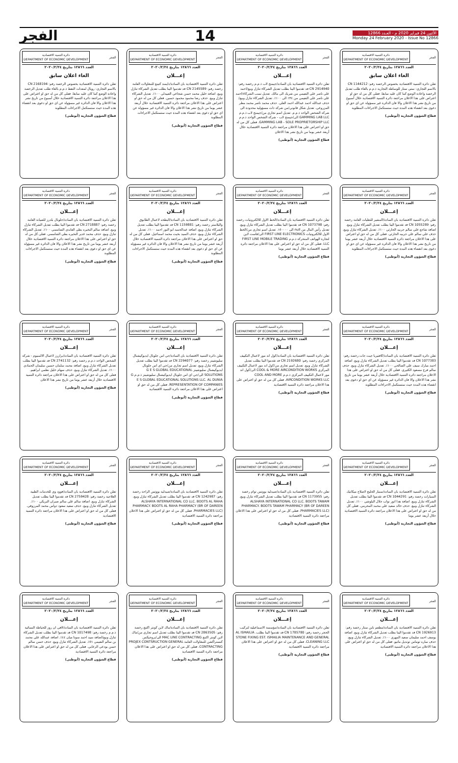الفجر 14
الأثنين 24 فبراير 2020 م - العـدد 12866
Monday 24 February 2020 - Issue No 12866
الفجر دائرة التنمية الاقتصادية
DEPARTMENT OF ECONOMIC DEVELOPMENT
العدد ١٢٨٦٦ بتاريخ ٢٠٢٠/٢/٢٤
الغاء اعلان سابق
تعلن دائرة التنمية الاقتصادية بخصوص الرخصة رقم: CN 1144212 بالاسم التجاري: ستي ستار للوساطة التجارية ذ.م.م بالغاء طلب تعديل الرخصة واعادة الوضع كما كان عليه سابقا. فعلى كل من له حق او اعتراض على هذا الاعلان مراجعة دائرة التنمية الاقتصادية خلال أسبوع من تاريخ نشر هذا الاعلان والا فان الدائرة غير مسؤولة عن اي حق او دعوى بعد انقضاء هذه المدة حيث ستستكمل الاجراءات المطلوبة
قطاع الشؤون التجارية (أبوظبي)
الفجر دائرة التنمية الاقتصادية
DEPARTMENT OF ECONOMIC DEVELOPMENT
العدد ١٢٨٦٦ بتاريخ ٢٠٢٠/٢/٢٤
إعـــلان
تعلن دائرة التنمية الاقتصادية بان السادة/جيمنج لاب ذ.م.م رخصة رقم: CN 2914940 قد تقدموا الينا بطلب تعديل الشركاء تنازل وبيع/احمد علي ناصر علي النعيمي من شريك الى مالك. تعديل نسب الشركاء/احمد علي ناصر علي النعيمي من ٣٤٪ الى ١٠٠٪. تعديل الشركاء تنازل وبيع/حذف عبدالله احمد عبدالله احمد العلي. حذف محمد ناصر محمد مطر المزروعي. تعديل شكل قانوني/من شركة ذات مسؤولية محدودة الى شركة الشخص الواحد ذ.م.م. تعديل اسم تجاري من/جيمنج لاب ذ.م.م GAMMING LAB LLC الى/جيمنج لاب - شركة الشخص الواحد ذ.م.م GAMMING LAB - SOLE PROPRIETORSHIP LLC. فعلى كل من له حق او اعتراض على هذا الاعلان مراجعة دائرة التنمية الاقتصادية خلال أربعة عشر يوما من تاريخ نشر هذا الاعلان
قطاع الشؤون التجارية (أبوظبي)
الفجر دائرة التنمية الاقتصادية
DEPARTMENT OF ECONOMIC DEVELOPMENT
العدد ١٢٨٦٦ بتاريخ ٢٠٢٠/٢/٢٤
إعـــلان
تعلن دائرة التنمية الاقتصادية بان السادة/دايمند كتينغ للمقاولات العامة رخصة رقم: CN 2145589 قد تقدموا الينا بطلب تعديل الشركاء تنازل وبيع. اضافة خليل محمد حسن شجاعي العبيدلي ١٠٠٪. تعديل الشركاء تنازل وبيع. حذف رضا محمود محمود حسين. فعلى كل من له حق او اعتراض على هذا الاعلان مراجعة دائرة التنمية الاقتصادية خلال أربعة عشر يوما من تاريخ نشر هذا الاعلان والا فان الدائرة غير مسؤولة عن اي حق او دعوى بعد انقضاء هذه المدة حيث ستستكمل الاجراءات المطلوبة
قطاع الشؤون التجارية (أبوظبي)
الفجر دائرة التنمية الاقتصادية
DEPARTMENT OF ECONOMIC DEVELOPMENT
العدد ١٢٨٦٦ بتاريخ ٢٠٢٠/٢/٢٤
الغاء اعلان سابق
تعلن دائرة التنمية الاقتصادية بخصوص الرخصة رقم: CN 2168194 بالاسم التجاري: رويال لمعدات النفط ذ.م.م بالغاء طلب تعديل الرخصة واعادة الوضع كما كان عليه سابقا. فعلى كل من له حق او اعتراض على هذا الاعلان مراجعة دائرة التنمية الاقتصادية خلال أسبوع من تاريخ نشر هذا الاعلان والا فان الدائرة غير مسؤولة عن اي حق او دعوى بعد انقضاء هذه المدة حيث ستستكمل الاجراءات المطلوبة
قطاع الشؤون التجارية (أبوظبي)
الفجر دائرة التنمية الاقتصادية
DEPARTMENT OF ECONOMIC DEVELOPMENT
العدد ١٢٨٦٦ بتاريخ ٢٠٢٠/٢/٢٤
إعـــلان
تعلن دائرة التنمية الاقتصادية بان السادة/المشير للنقليات العامة رخصة رقم: CN 1055289 قد تقدموا الينا بطلب تعديل الشركاء تنازل وبيع. اضافة شاجع علي سالم جربيه الحارثي ١٠٠٪. تعديل الشركاء تنازل وبيع. حذف علي سالم علي جربيه الحارثي. فعلى كل من له حق او اعتراض على هذا الاعلان مراجعة دائرة التنمية الاقتصادية خلال أربعة عشر يوما من تاريخ نشر هذا الاعلان والا فان الدائرة غير مسؤولة عن اي حق او دعوى بعد انقضاء هذه المدة حيث ستستكمل الاجراءات المطلوبة
قطاع الشؤون التجارية (أبوظبي)
الفجر دائرة التنمية الاقتصادية
DEPARTMENT OF ECONOMIC DEVELOPMENT
العدد ١٢٨٦٦ بتاريخ ٢٠٢٠/٢/٢٤
إعـــلان
تعلن دائرة التنمية الاقتصادية بان السادة/الخط الاول للالكترونيات رخصة رقم: CN 1073798 قد تقدموا الينا بطلب تعديل الشركاء تنازل وبيع. تعديل رأس المال من null الى ١٥٠٠٠٠. تعديل اسم تجاري من/الخط الاول للالكترونيات FIRST LINE ELECTRONICS الى/فاست لاين لتجارة الهواتف المتحركة ذ.م.م FIRST LINE MOBILE TRADING LLC. فعلى كل من له حق او اعتراض على هذا الاعلان مراجعة دائرة التنمية الاقتصادية خلال أربعة عشر يوما
قطاع الشؤون التجارية (أبوظبي)
الفجر دائرة التنمية الاقتصادية
DEPARTMENT OF ECONOMIC DEVELOPMENT
العدد ١٢٨٦٦ بتاريخ ٢٠٢٠/٢/٢٤
إعـــلان
تعلن دائرة التنمية الاقتصادية بان السادة/البطحه لاعمال الطابوق والبلاستر رخصة رقم: CN 1159881 قد تقدموا الينا بطلب تعديل الشركاء تنازل وبيع. اضافة عبدالحميد ابو النور احمد ١٠٠٪. تعديل الشركاء تنازل وبيع. حذف السيد بخيت محمد اسماعيل. فعلى كل من له حق او اعتراض على هذا الاعلان مراجعة دائرة التنمية الاقتصادية خلال أربعة عشر يوما من تاريخ نشر هذا الاعلان والا فان الدائرة غير مسؤولة عن اي حق او دعوى بعد انقضاء هذه المدة حيث ستستكمل الاجراءات المطلوبة
قطاع الشؤون التجارية (أبوظبي)
الفجر دائرة التنمية الاقتصادية
DEPARTMENT OF ECONOMIC DEVELOPMENT
العدد ١٢٨٦٦ بتاريخ ٢٠٢٠/٢/٢٤
إعـــلان
تعلن دائرة التنمية الاقتصادية بان السادة/جلوبال بلدرز للصيانة العامة رخصة رقم: CN 2718887 قد تقدموا الينا بطلب تعديل الشركاء تنازل وبيع. اضافة سالم النخيره بطي العابدي الشامسي ١٠٠٪. تعديل الشركاء تنازل وبيع. حذف محمد غدير النخيره بطي الشامسي. فعلى كل من له حق او اعتراض على هذا الاعلان مراجعة دائرة التنمية الاقتصادية خلال أربعة عشر يوما من تاريخ نشر هذا الاعلان والا فان الدائرة غير مسؤولة عن اي حق او دعوى بعد انقضاء هذه المدة حيث ستستكمل الاجراءات المطلوبة
قطاع الشؤون التجارية (أبوظبي)
الفجر دائرة التنمية الاقتصادية
DEPARTMENT OF ECONOMIC DEVELOPMENT
العدد ١٢٨٦٦ بتاريخ ٢٠٢٠/٢/٢٤
إعـــلان
تعلن دائرة التنمية الاقتصادية بان السادة/كافتيريا جيت جات رخصة رقم: CN 1077383 قد تقدموا الينا بطلب تعديل الشركاء تنازل وبيع. اضافة احمد مبارك سيف علي الصالحي ١٠٠٪. تعديل الشركاء تنازل وبيع. حذف سالم فرج مسعود الكثيري. فعلى كل من له حق او اعتراض على هذا الاعلان مراجعة دائرة التنمية الاقتصادية خلال أربعة عشر يوما من تاريخ نشر هذا الاعلان والا فان الدائرة غير مسؤولة عن اي حق او دعوى بعد انقضاء هذه المدة حيث ستستكمل الاجراءات المطلوبة
قطاع الشؤون التجارية (أبوظبي)
الفجر دائرة التنمية الاقتصادية
DEPARTMENT OF ECONOMIC DEVELOPMENT
العدد ١٢٨٦٦ بتاريخ ٢٠٢٠/٢/٢٤
إعـــلان
تعلن دائرة التنمية الاقتصادية بان السادة/كول اند مور لاعمال التكييف المركزي رخصة رقم: CN 2192680 قد تقدموا الينا بطلب تعديل الشركاء تنازل وبيع. تعديل اسم تجاري من/كول اند مور لاعمال التكييف المركزي COOL & MORE AIRCONDITION WORKS الى/كول اند مور لاعمال التكييف المركزي ذ.م.م COOL AND MORE AIRCONDITION WORKS LLC. فعلى كل من له حق او اعتراض على هذا الاعلان مراجعة دائرة التنمية الاقتصادية
قطاع الشؤون التجارية (أبوظبي)
الفجر دائرة التنمية الاقتصادية
DEPARTMENT OF ECONOMIC DEVELOPMENT
العدد ١٢٨٦٦ بتاريخ ٢٠٢٠/٢/٢٤
إعـــلان
تعلن دائرة التنمية الاقتصادية بان السادة/جي اس جلوبال ايديوكيشنال سليوشينز رخصة رقم: CN 2294077 قد تقدموا الينا بطلب تعديل الشركاء تنازل وبيع. تعديل اسم تجاري من/جي اي اس جلوبال ايديوكيشنال سليوشينز G E S GLOBAL EDUCATIONAL SOLUTIONS الى/جي اي اس جلوبال ايديوكيشنال سليوشينز ذ.م.م G E S GLOBAL EDUCATIONAL SOLUTIONS LLC. AL DUNIA REPRESENTATION OF COMPANIES. فعلى كل من له حق او اعتراض على هذا الاعلان مراجعة دائرة التنمية الاقتصادية
قطاع الشؤون التجارية (أبوظبي)
الفجر دائرة التنمية الاقتصادية
DEPARTMENT OF ECONOMIC DEVELOPMENT
العدد ١٢٨٦٦ بتاريخ ٢٠٢٠/٢/٢٤
إعـــلان
تعلن دائرة التنمية الاقتصادية بان السادة/برازرز لاعمال الالمنيوم - شركة الشخص الواحد ذ.م.م رخصة رقم: CN 2741132 قد تقدموا الينا بطلب تعديل الشركاء تنازل وبيع. اضافة محمد سلمان حسين سليمان الحمادي ١٠٠٪. تعديل الشركاء تنازل وبيع. حذف سهام خليل نظمي ابراهيم. فعلى كل من له حق او اعتراض على هذا الاعلان مراجعة دائرة التنمية الاقتصادية خلال أربعة عشر يوما من تاريخ نشر هذا الاعلان
قطاع الشؤون التجارية (أبوظبي)
الفجر دائرة التنمية الاقتصادية
DEPARTMENT OF ECONOMIC DEVELOPMENT
العدد ١٢٨٦٦ بتاريخ ٢٠٢٠/٢/٢٤
إعـــلان
تعلن دائرة التنمية الاقتصادية بان السادة/سنبار الخليج لاصلاح ميكانيك السيارات رخصة رقم: CN 1044291 قد تقدموا الينا بطلب تعديل الشركاء تنازل وبيع. اضافة هدا انور نواب جلال البلوشي ١٠٠٪. تعديل الشركاء تنازل وبيع. حذف خالد سعيد علي محمد المحرمي. فعلى كل من له حق او اعتراض على هذا الاعلان مراجعة دائرة التنمية الاقتصادية خلال أربعة عشر يوما
قطاع الشؤون التجارية (أبوظبي)
الفجر دائرة التنمية الاقتصادية
DEPARTMENT OF ECONOMIC DEVELOPMENT
العدد ١٢٨٦٦ بتاريخ ٢٠٢٠/٢/٢٤
إعـــلان
تعلن دائرة التنمية الاقتصادية بان السادة/صيدلية بووتس توام رخصة رقم: CN 1173955 قد تقدموا الينا بطلب تعديل الشركاء تنازل وبيع. ALSHAYA INTERNATIONAL CO LLC. BOOTS TAWAM PHARMACY. BOOTS TAWAM PHARMACY (BR OF DAREEN PHARMACIES LLC). فعلى كل من له حق او اعتراض على هذا الاعلان مراجعة دائرة التنمية الاقتصادية
قطاع الشؤون التجارية (أبوظبي)
الفجر دائرة التنمية الاقتصادية
DEPARTMENT OF ECONOMIC DEVELOPMENT
العدد ١٢٨٦٦ بتاريخ ٢٠٢٠/٢/٢٤
إعـــلان
تعلن دائرة التنمية الاقتصادية بان السادة/صيدلية بووتس الراحة رخصة رقم: CN 1242987 قد تقدموا الينا بطلب تعديل الشركاء تنازل وبيع. ALSHAYA INTERNATIONAL CO LLC. BOOTS AL RAHA PHARMACY. BOOTS AL RAHA PHARMACY (BR OF DAREEN PHARMACIES LLC). فعلى كل من له حق او اعتراض على هذا الاعلان مراجعة دائرة التنمية الاقتصادية
قطاع الشؤون التجارية (أبوظبي)
الفجر دائرة التنمية الاقتصادية
DEPARTMENT OF ECONOMIC DEVELOPMENT
العدد ١٢٨٦٦ بتاريخ ٢٠٢٠/٢/٢٤
إعـــلان
تعلن دائرة التنمية الاقتصادية بان السادة/قوود وي للخدمات الطبية العلاجية رخصة رقم: CN 2759428 قد تقدموا الينا بطلب تعديل الشركاء تنازل وبيع. اضافة سالم علي سالم صبران البريكي ١٠٠٪. تعديل الشركاء تنازل وبيع. حذف سعيد سعود دواس محمد المرزوقي. فعلى كل من له حق او اعتراض على هذا الاعلان مراجعة دائرة التنمية الاقتصادية
قطاع الشؤون التجارية (أبوظبي)
الفجر دائرة التنمية الاقتصادية
DEPARTMENT OF ECONOMIC DEVELOPMENT
العدد ١٢٨٦٦ بتاريخ ٢٠٢٠/٢/٢٤
إعـــلان
تعلن دائرة التنمية الاقتصادية بان السادة/مطعم ناين ستار رخصة رقم: CN 1926913 قد تقدموا الينا بطلب تعديل الشركاء تنازل وبيع. اضافة يوسف احمد سليمان سعيد المهري ١٠٠٪. تعديل الشركاء تنازل وبيع. حذف ساره توماس تونديل ماتيو. فعلى كل من له حق او اعتراض على هذا الاعلان مراجعة دائرة التنمية الاقتصادية
قطاع الشؤون التجارية (أبوظبي)
الفجر دائرة التنمية الاقتصادية
DEPARTMENT OF ECONOMIC DEVELOPMENT
العدد ١٢٨٦٦ بتاريخ ٢٠٢٠/٢/٢٤
إعـــلان
تعلن دائرة التنمية الاقتصادية بان السادة/مؤسسة الاسماعيلية لتركيب الحجر رخصة رقم: CN 1785780 قد تقدموا الينا بطلب. AL ISMAILIA STONE FIXING EST. ISMAILIA MAINTENANCE AND GENERAL CLEANING LLC. فعلى كل من له حق او اعتراض على هذا الاعلان مراجعة دائرة التنمية الاقتصادية
قطاع الشؤون التجارية (أبوظبي)
الفجر دائرة التنمية الاقتصادية
DEPARTMENT OF ECONOMIC DEVELOPMENT
العدد ١٢٨٦٦ بتاريخ ٢٠٢٠/٢/٢٤
إعـــلان
تعلن دائرة التنمية الاقتصادية بان السادة/ماك لاين كونتر اكتنغ رخصة رقم: CN 2863505 قد تقدموا الينا بطلب تعديل اسم تجاري من/ماك لاين كونتر اكتنغ MAC LINE CONTRACTING الى/بروجيكس كنستراكشن للمقاولات العامة PROJEX CONTSRUCTION GENERAL CONTRACTING. فعلى كل من له حق او اعتراض على هذا الاعلان مراجعة دائرة التنمية الاقتصادية
قطاع الشؤون التجارية (أبوظبي)
الفجر دائرة التنمية الاقتصادية
DEPARTMENT OF ECONOMIC DEVELOPMENT
العدد ١٢٨٦٦ بتاريخ ٢٠٢٠/٢/٢٤
إعـــلان
تعلن دائرة التنمية الاقتصادية بان السادة/لافي ان روز للخياطة النسائية ذ.م.م رخصة رقم: CN 1017498 قد تقدموا الينا بطلب تعديل الشركاء تنازل وبيع/اضافة سيد احمد سونا ميان ٤٤٪. اضافة عبدالله علي محمد بن سالم النعيمي ٥١٪. تعديل الشركاء تنازل وبيع. حذف حسن سالم حسن بودعي الزعابي. فعلى كل من له حق او اعتراض على هذا الاعلان مراجعة دائرة التنمية الاقتصادية
قطاع الشؤون التجارية (أبوظبي)